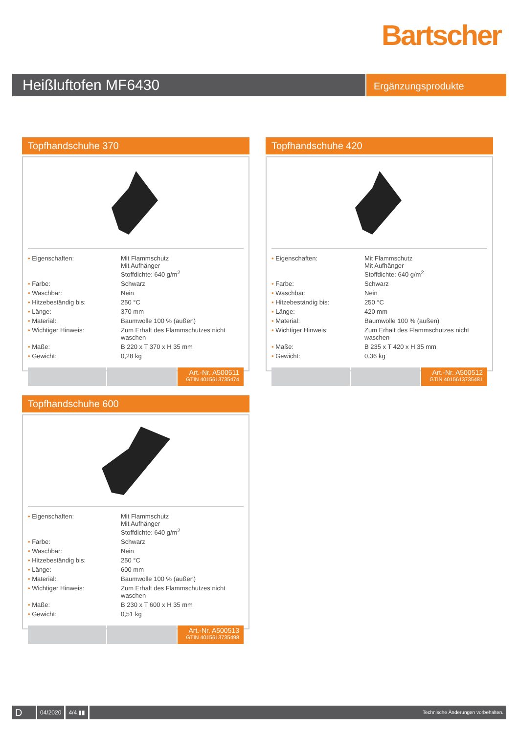Bartscher
Heißluftofen MF6430
Ergänzungsprodukte
Topfhandschuhe 370
| • Eigenschaften: | Mit Flammschutz Mit Aufhänger Stoffdichte: 640 g/m<sup>2</sup> |
| • Farbe: | Schwarz |
| • Waschbar: | Nein |
| • Hitzebeständig bis: | 250 °C |
| • Länge: | 370 mm |
| • Material: | Baumwolle 100 % (außen) |
| • Wichtiger Hinweis: | Zum Erhalt des Flammschutzes nicht waschen |
| • Maße: | B 220 x T 370 x H 35 mm |
| • Gewicht: | 0,28 kg |
Art.-Nr. A500511
GTIN 4015613735474
Topfhandschuhe 420
| • Eigenschaften: | Mit Flammschutz Mit Aufhänger Stoffdichte: 640 g/m<sup>2</sup> |
| • Farbe: | Schwarz |
| • Waschbar: | Nein |
| • Hitzebeständig bis: | 250 °C |
| • Länge: | 420 mm |
| • Material: | Baumwolle 100 % (außen) |
| • Wichtiger Hinweis: | Zum Erhalt des Flammschutzes nicht waschen |
| • Maße: | B 235 x T 420 x H 35 mm |
| • Gewicht: | 0,36 kg |
Art.-Nr. A500512
GTIN 4015613735481
Topfhandschuhe 600
| • Eigenschaften: | Mit Flammschutz Mit Aufhänger Stoffdichte: 640 g/m<sup>2</sup> |
| • Farbe: | Schwarz |
| • Waschbar: | Nein |
| • Hitzebeständig bis: | 250 °C |
| • Länge: | 600 mm |
| • Material: | Baumwolle 100 % (außen) |
| • Wichtiger Hinweis: | Zum Erhalt des Flammschutzes nicht waschen |
| • Maße: | B 230 x T 600 x H 35 mm |
| • Gewicht: | 0,51 kg |
Art.-Nr. A500513
GTIN 4015613735498
D
04/2020 4/4 ▮▮
Technische Änderungen vorbehalten.